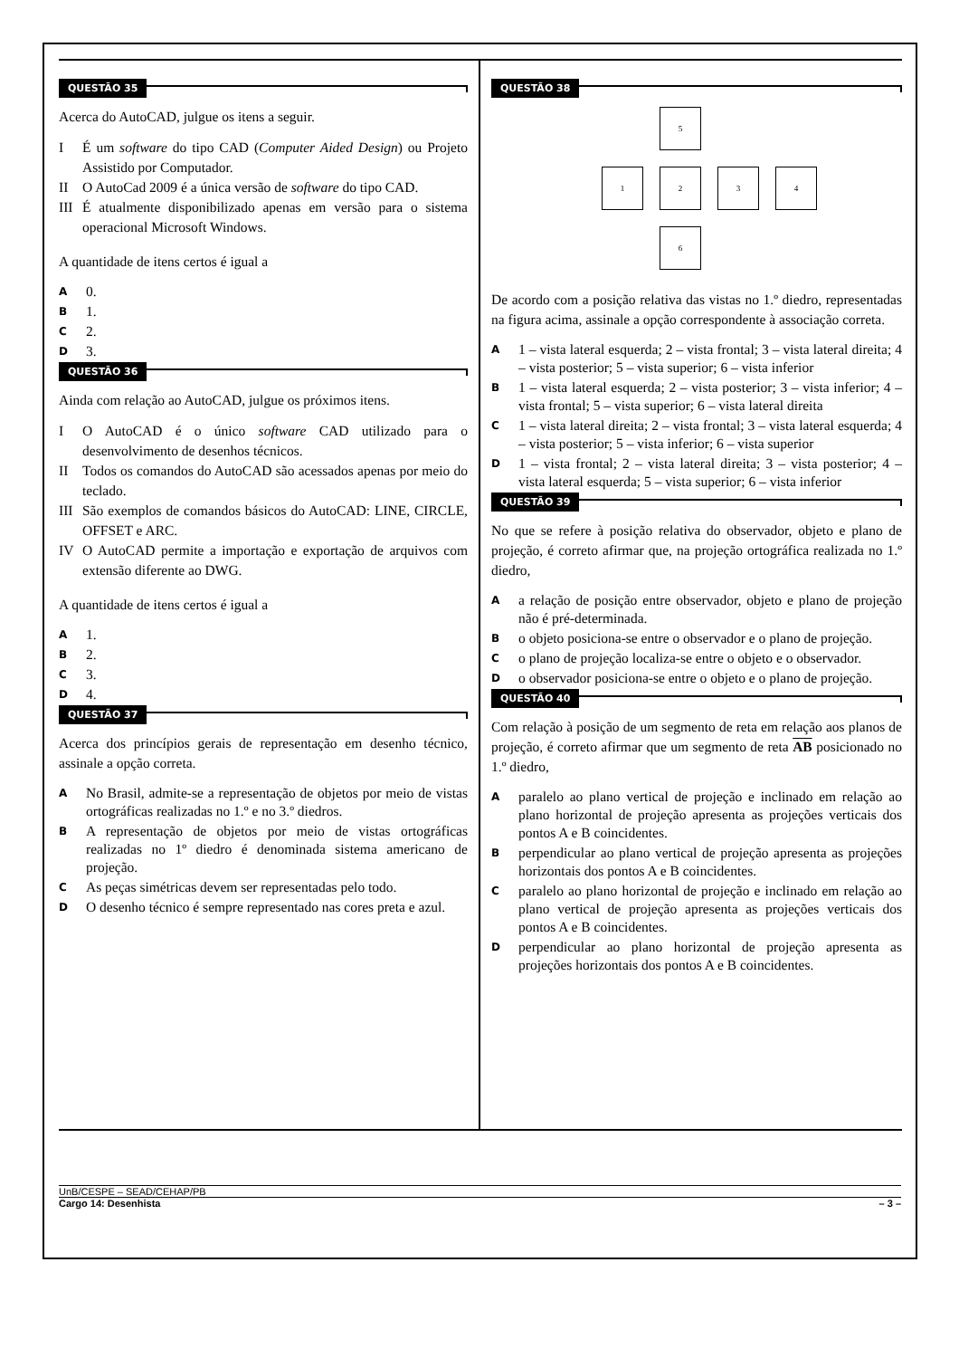QUESTÃO 35
Acerca do AutoCAD, julgue os itens a seguir.
I É um software do tipo CAD (Computer Aided Design) ou Projeto Assistido por Computador.
II O AutoCad 2009 é a única versão de software do tipo CAD.
III
É atualmente disponibilizado apenas em versão para o sistema operacional Microsoft Windows.
A quantidade de itens certos é igual a
A 0.
B 1.
C 2.
D 3.
QUESTÃO 36
Ainda com relação ao AutoCAD, julgue os próximos itens.
I O AutoCAD é o único software CAD utilizado para o desenvolvimento de desenhos técnicos.
II Todos os comandos do AutoCAD são acessados apenas por meio do teclado.
III
São exemplos de comandos básicos do AutoCAD: LINE, CIRCLE, OFFSET e ARC.
IV O AutoCAD permite a importação e exportação de arquivos com extensão diferente ao DWG.
A quantidade de itens certos é igual a
A 1.
B 2.
C 3.
D 4.
QUESTÃO 37
Acerca dos princípios gerais de representação em desenho técnico, assinale a opção correta.
A
No Brasil, admite-se a representação de objetos por meio de vistas ortográficas realizadas no 1.º e no 3.º diedros.
B
A representação de objetos por meio de vistas ortográficas realizadas no 1º diedro é denominada sistema americano de projeção.
C
As peças simétricas devem ser representadas pelo todo.
D
O desenho técnico é sempre representado nas cores preta e azul.
QUESTÃO 38
5
1
2
3
4
6
De acordo com a posição relativa das vistas no 1.º diedro, representadas na figura acima, assinale a opção correspondente à associação correta.
A
1 – vista lateral esquerda; 2 – vista frontal; 3 – vista lateral direita; 4 – vista posterior; 5 – vista superior; 6 – vista inferior
B
1 – vista lateral esquerda; 2 – vista posterior; 3 – vista inferior; 4 – vista frontal; 5 – vista superior; 6 – vista lateral direita
C
1 – vista lateral direita; 2 – vista frontal; 3 – vista lateral esquerda; 4 – vista posterior; 5 – vista inferior; 6 – vista superior
D
1 – vista frontal; 2 – vista lateral direita; 3 – vista posterior; 4 – vista lateral esquerda; 5 – vista superior; 6 – vista inferior
QUESTÃO 39
No que se refere à posição relativa do observador, objeto e plano de projeção, é correto afirmar que, na projeção ortográfica realizada no 1.º diedro,
A
a relação de posição entre observador, objeto e plano de projeção não é pré-determinada.
B
o objeto posiciona-se entre o observador e o plano de projeção.
C
o plano de projeção localiza-se entre o objeto e o observador.
D
o observador posiciona-se entre o objeto e o plano de projeção.
QUESTÃO 40
Com relação à posição de um segmento de reta em relação aos planos de projeção, é correto afirmar que um segmento de reta AB posicionado no 1.º diedro,
A
paralelo ao plano vertical de projeção e inclinado em relação ao plano horizontal de projeção apresenta as projeções verticais dos pontos A e B coincidentes.
B
perpendicular ao plano vertical de projeção apresenta as projeções horizontais dos pontos A e B coincidentes.
C
paralelo ao plano horizontal de projeção e inclinado em relação ao plano vertical de projeção apresenta as projeções verticais dos pontos A e B coincidentes.
D
perpendicular ao plano horizontal de projeção apresenta as projeções horizontais dos pontos A e B coincidentes.
UnB/CESPE – SEAD/CEHAP/PB
Cargo 14: Desenhista – 3 –